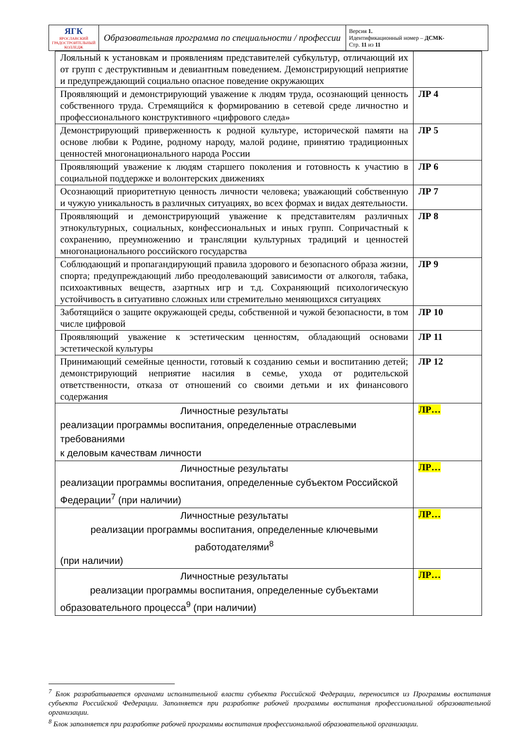| ЯГК ЯРОСЛАВСКИЙ ГРАДОСТРОИТЕЛЬНЫЙ КОЛЛЕДЖ | Образовательная программа по специальности / профессии | Версия 1. Идентификационный номер – ДСМК- Стр. 11 из 11 |
| Лояльный к установкам и проявлениям представителей субкультур, отличающий их от групп с деструктивным и девиантным поведением. Демонстрирующий неприятие и предупреждающий социально опасное поведение окружающих | |
| Проявляющий и демонстрирующий уважение к людям труда, осознающий ценность собственного труда. Стремящийся к формированию в сетевой среде личностно и профессионального конструктивного «цифрового следа» | ЛР 4 |
| Демонстрирующий приверженность к родной культуре, исторической памяти на основе любви к Родине, родному народу, малой родине, принятию традиционных ценностей многонационального народа России | ЛР 5 |
| Проявляющий уважение к людям старшего поколения и готовность к участию в социальной поддержке и волонтерских движениях | ЛР 6 |
| Осознающий приоритетную ценность личности человека; уважающий собственную и чужую уникальность в различных ситуациях, во всех формах и видах деятельности. | ЛР 7 |
| Проявляющий и демонстрирующий уважение к представителям различных этнокультурных, социальных, конфессиональных и иных групп. Сопричастный к сохранению, преумножению и трансляции культурных традиций и ценностей многонационального российского государства | ЛР 8 |
| Соблюдающий и пропагандирующий правила здорового и безопасного образа жизни, спорта; предупреждающий либо преодолевающий зависимости от алкоголя, табака, психоактивных веществ, азартных игр и т.д. Сохраняющий психологическую устойчивость в ситуативно сложных или стремительно меняющихся ситуациях | ЛР 9 |
| Заботящийся о защите окружающей среды, собственной и чужой безопасности, в том числе цифровой | ЛР 10 |
| Проявляющий уважение к эстетическим ценностям, обладающий основами эстетической культуры | ЛР 11 |
| Принимающий семейные ценности, готовый к созданию семьи и воспитанию детей; демонстрирующий неприятие насилия в семье, ухода от родительской ответственности, отказа от отношений со своими детьми и их финансового содержания | ЛР 12 |
| Личностные результаты реализации программы воспитания, определенные отраслевыми требованиями к деловым качествам личности | ЛР… |
| Личностные результаты реализации программы воспитания, определенные субъектом Российской Федерации<sup>7</sup> (при наличии) | ЛР… |
| Личностные результаты реализации программы воспитания, определенные ключевыми работодателями<sup>8</sup> (при наличии) | ЛР… |
| Личностные результаты реализации программы воспитания, определенные субъектами образовательного процесса<sup>9</sup> (при наличии) | ЛР… |
<sup>7</sup> Блок разрабатывается органами исполнительной власти субъекта Российской Федерации, переносится из Программы воспитания субъекта Российской Федерации. Заполняется при разработке рабочей программы воспитания профессиональной образовательной организации.
<sup>8</sup> Блок заполняется при разработке рабочей программы воспитания профессиональной образовательной организации.